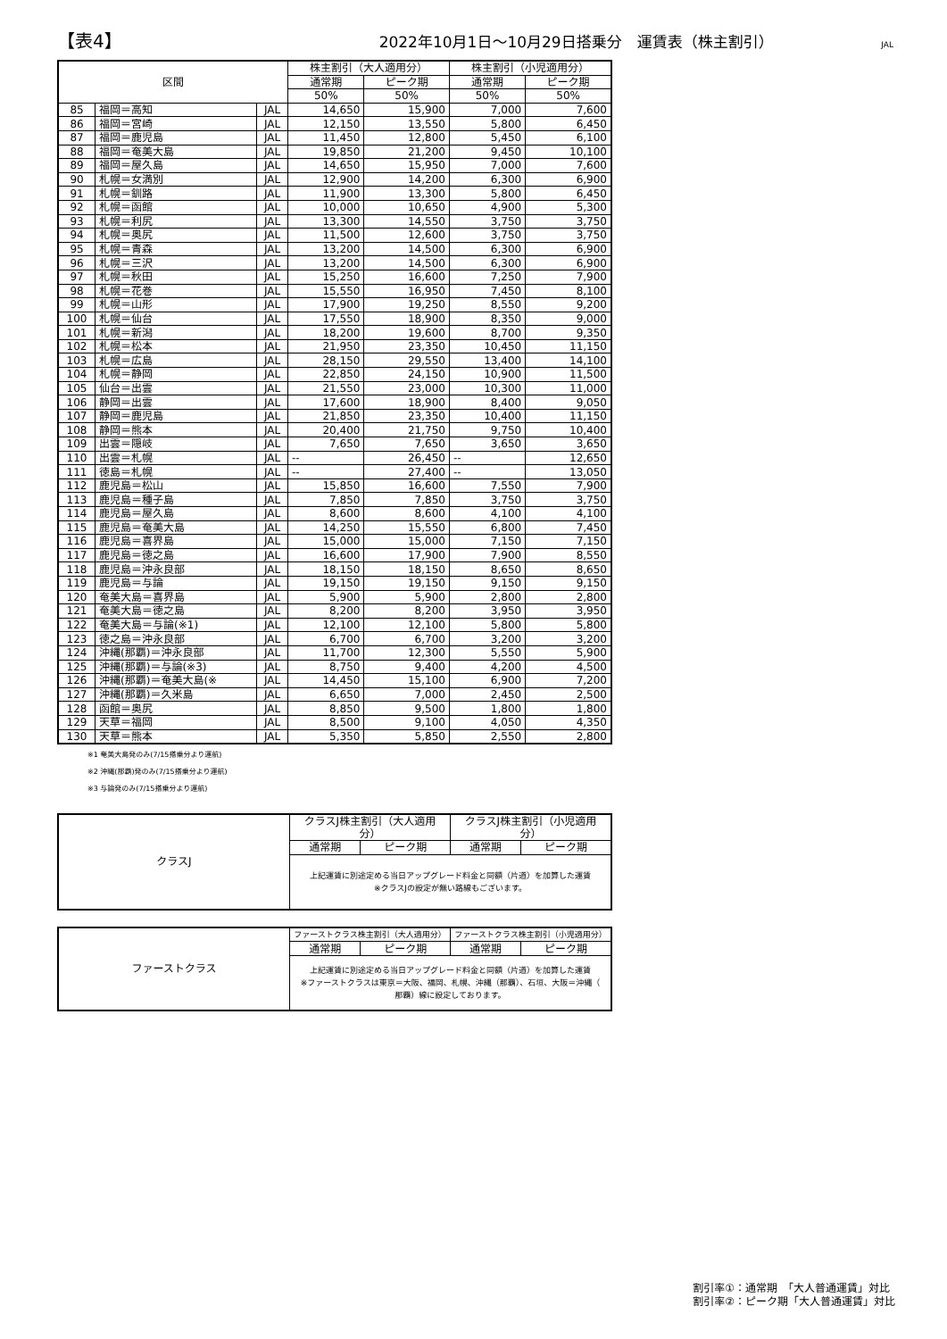【表4】
2022年10月1日～10月29日搭乗分　運賃表（株主割引）
JAL
| 区間 | | | 株主割引（大人適用分） | | 株主割引（小児適用分） | |
| --- | --- | --- | --- | --- | --- | --- |
| | | | 通常期 | ピーク期 | 通常期 | ピーク期 |
| | | | 50% | 50% | 50% | 50% |
| 85 | 福岡＝高知 | JAL | 14,650 | 15,900 | 7,000 | 7,600 |
| 86 | 福岡＝宮崎 | JAL | 12,150 | 13,550 | 5,800 | 6,450 |
| 87 | 福岡＝鹿児島 | JAL | 11,450 | 12,800 | 5,450 | 6,100 |
| 88 | 福岡＝奄美大島 | JAL | 19,850 | 21,200 | 9,450 | 10,100 |
| 89 | 福岡＝屋久島 | JAL | 14,650 | 15,950 | 7,000 | 7,600 |
| 90 | 札幌＝女満別 | JAL | 12,900 | 14,200 | 6,300 | 6,900 |
| 91 | 札幌＝釧路 | JAL | 11,900 | 13,300 | 5,800 | 6,450 |
| 92 | 札幌＝函館 | JAL | 10,000 | 10,650 | 4,900 | 5,300 |
| 93 | 札幌＝利尻 | JAL | 13,300 | 14,550 | 3,750 | 3,750 |
| 94 | 札幌＝奥尻 | JAL | 11,500 | 12,600 | 3,750 | 3,750 |
| 95 | 札幌＝青森 | JAL | 13,200 | 14,500 | 6,300 | 6,900 |
| 96 | 札幌＝三沢 | JAL | 13,200 | 14,500 | 6,300 | 6,900 |
| 97 | 札幌＝秋田 | JAL | 15,250 | 16,600 | 7,250 | 7,900 |
| 98 | 札幌＝花巻 | JAL | 15,550 | 16,950 | 7,450 | 8,100 |
| 99 | 札幌＝山形 | JAL | 17,900 | 19,250 | 8,550 | 9,200 |
| 100 | 札幌＝仙台 | JAL | 17,550 | 18,900 | 8,350 | 9,000 |
| 101 | 札幌＝新潟 | JAL | 18,200 | 19,600 | 8,700 | 9,350 |
| 102 | 札幌＝松本 | JAL | 21,950 | 23,350 | 10,450 | 11,150 |
| 103 | 札幌＝広島 | JAL | 28,150 | 29,550 | 13,400 | 14,100 |
| 104 | 札幌＝静岡 | JAL | 22,850 | 24,150 | 10,900 | 11,500 |
| 105 | 仙台＝出雲 | JAL | 21,550 | 23,000 | 10,300 | 11,000 |
| 106 | 静岡＝出雲 | JAL | 17,600 | 18,900 | 8,400 | 9,050 |
| 107 | 静岡＝鹿児島 | JAL | 21,850 | 23,350 | 10,400 | 11,150 |
| 108 | 静岡＝熊本 | JAL | 20,400 | 21,750 | 9,750 | 10,400 |
| 109 | 出雲＝隠岐 | JAL | 7,650 | 7,650 | 3,650 | 3,650 |
| 110 | 出雲＝札幌 | JAL | -- | 26,450 | -- | 12,650 |
| 111 | 徳島＝札幌 | JAL | -- | 27,400 | -- | 13,050 |
| 112 | 鹿児島＝松山 | JAL | 15,850 | 16,600 | 7,550 | 7,900 |
| 113 | 鹿児島＝種子島 | JAL | 7,850 | 7,850 | 3,750 | 3,750 |
| 114 | 鹿児島＝屋久島 | JAL | 8,600 | 8,600 | 4,100 | 4,100 |
| 115 | 鹿児島＝奄美大島 | JAL | 14,250 | 15,550 | 6,800 | 7,450 |
| 116 | 鹿児島＝喜界島 | JAL | 15,000 | 15,000 | 7,150 | 7,150 |
| 117 | 鹿児島＝徳之島 | JAL | 16,600 | 17,900 | 7,900 | 8,550 |
| 118 | 鹿児島＝沖永良部 | JAL | 18,150 | 18,150 | 8,650 | 8,650 |
| 119 | 鹿児島＝与論 | JAL | 19,150 | 19,150 | 9,150 | 9,150 |
| 120 | 奄美大島＝喜界島 | JAL | 5,900 | 5,900 | 2,800 | 2,800 |
| 121 | 奄美大島＝徳之島 | JAL | 8,200 | 8,200 | 3,950 | 3,950 |
| 122 | 奄美大島＝与論(※1) | JAL | 12,100 | 12,100 | 5,800 | 5,800 |
| 123 | 徳之島＝沖永良部 | JAL | 6,700 | 6,700 | 3,200 | 3,200 |
| 124 | 沖縄(那覇)＝沖永良部 | JAL | 11,700 | 12,300 | 5,550 | 5,900 |
| 125 | 沖縄(那覇)＝与論(※3) | JAL | 8,750 | 9,400 | 4,200 | 4,500 |
| 126 | 沖縄(那覇)＝奄美大島(※ | JAL | 14,450 | 15,100 | 6,900 | 7,200 |
| 127 | 沖縄(那覇)＝久米島 | JAL | 6,650 | 7,000 | 2,450 | 2,500 |
| 128 | 函館＝奥尻 | JAL | 8,850 | 9,500 | 1,800 | 1,800 |
| 129 | 天草＝福岡 | JAL | 8,500 | 9,100 | 4,050 | 4,350 |
| 130 | 天草＝熊本 | JAL | 5,350 | 5,850 | 2,550 | 2,800 |
※1 奄美大島発のみ(7/15搭乗分より運航)
※2 沖縄(那覇)発のみ(7/15搭乗分より運航)
※3 与論発のみ(7/15搭乗分より運航)
| クラスJ | クラスJ株主割引（大人適用分） | | クラスJ株主割引（小児適用分） | |
| --- | --- | --- | --- | --- |
| | 通常期 | ピーク期 | 通常期 | ピーク期 |
| | 上記運賃に別途定める当日アップグレード料金と同額（片道）を加算した運賃 ※クラスJの設定が無い路線もございます。 | | | |
| ファーストクラス | ファーストクラス株主割引（大人適用分） | | ファーストクラス株主割引（小児適用分） | |
| --- | --- | --- | --- | --- |
| | 通常期 | ピーク期 | 通常期 | ピーク期 |
| | 上記運賃に別途定める当日アップグレード料金と同額（片道）を加算した運賃 ※ファーストクラスは東京＝大阪、福岡、札幌、沖縄（那覇）、石垣、大阪＝沖縄（ 那覇）線に設定しております。 | | | |
割引率①：通常期　「大人普通運賃」対比
割引率②：ピーク期「大人普通運賃」対比